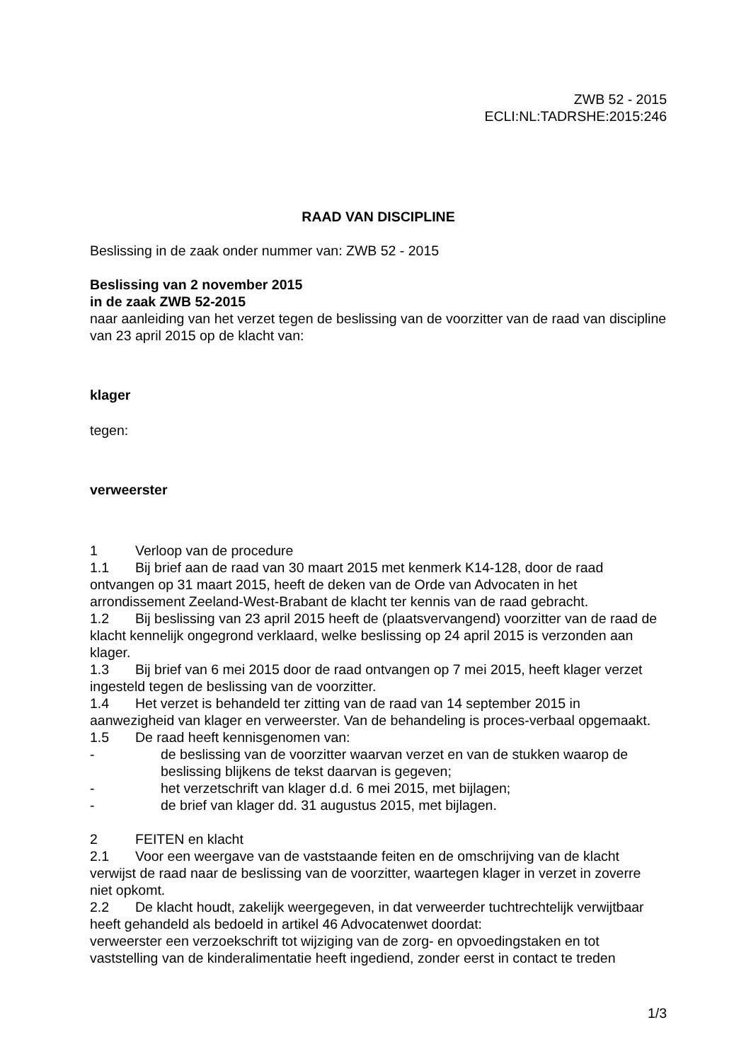ZWB 52 - 2015
ECLI:NL:TADRSHE:2015:246
RAAD VAN DISCIPLINE
Beslissing in de zaak onder nummer van: ZWB 52 - 2015
Beslissing van 2 november 2015
in de zaak ZWB 52-2015
naar aanleiding van het verzet tegen de beslissing van de voorzitter van de raad van discipline van 23 april 2015 op de klacht van:
klager
tegen:
verweerster
1 Verloop van de procedure
1.1 Bij brief aan de raad van 30 maart 2015 met kenmerk K14-128, door de raad ontvangen op 31 maart 2015, heeft de deken van de Orde van Advocaten in het arrondissement Zeeland-West-Brabant de klacht ter kennis van de raad gebracht.
1.2 Bij beslissing van 23 april 2015 heeft de (plaatsvervangend) voorzitter van de raad de klacht kennelijk ongegrond verklaard, welke beslissing op 24 april 2015 is verzonden aan klager.
1.3 Bij brief van 6 mei 2015 door de raad ontvangen op 7 mei 2015, heeft klager verzet ingesteld tegen de beslissing van de voorzitter.
1.4 Het verzet is behandeld ter zitting van de raad van 14 september 2015 in aanwezigheid van klager en verweerster. Van de behandeling is proces-verbaal opgemaakt.
1.5 De raad heeft kennisgenomen van:
- de beslissing van de voorzitter waarvan verzet en van de stukken waarop de beslissing blijkens de tekst daarvan is gegeven;
- het verzetschrift van klager d.d. 6 mei 2015, met bijlagen;
- de brief van klager dd. 31 augustus 2015, met bijlagen.
2 FEITEN en klacht
2.1 Voor een weergave van de vaststaande feiten en de omschrijving van de klacht verwijst de raad naar de beslissing van de voorzitter, waartegen klager in verzet in zoverre niet opkomt.
2.2 De klacht houdt, zakelijk weergegeven, in dat verweerder tuchtrechtelijk verwijtbaar heeft gehandeld als bedoeld in artikel 46 Advocatenwet doordat:
verweerster een verzoekschrift tot wijziging van de zorg- en opvoedingstaken en tot vaststelling van de kinderalimentatie heeft ingediend, zonder eerst in contact te treden
1/3